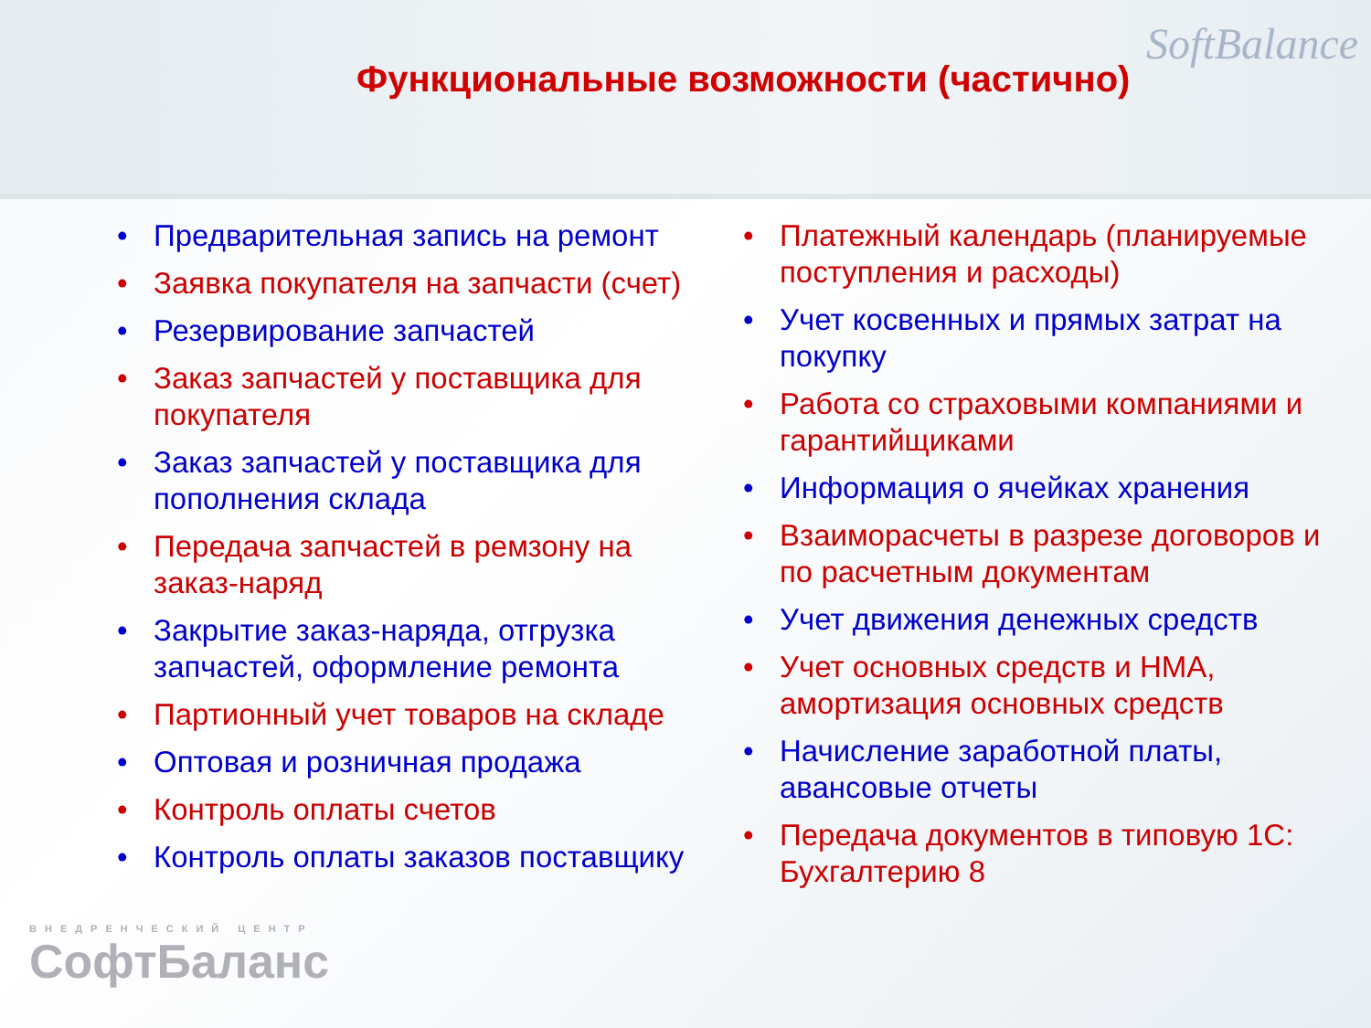Функциональные возможности (частично)
SoftBalance
• Предварительная запись на ремонт
• Заявка покупателя на запчасти (счет)
• Резервирование запчастей
• Заказ запчастей у поставщика для покупателя
• Заказ запчастей у поставщика для пополнения склада
• Передача запчастей в ремзону на заказ-наряд
• Закрытие заказ-наряда, отгрузка запчастей, оформление ремонта
• Партионный учет товаров на складе
• Оптовая и розничная продажа
• Контроль оплаты счетов
• Контроль оплаты заказов поставщику
• Платежный календарь (планируемые поступления и расходы)
• Учет косвенных и прямых затрат на покупку
• Работа со страховыми компаниями и гарантийщиками
• Информация о ячейках хранения
• Взаиморасчеты в разрезе договоров и по расчетным документам
• Учет движения денежных средств
• Учет основных средств и НМА, амортизация основных средств
• Начисление заработной платы, авансовые отчеты
• Передача документов в типовую 1С: Бухгалтерию 8
ВНЕДРЕНЧЕСКИЙ ЦЕНТР
СофтБаланс